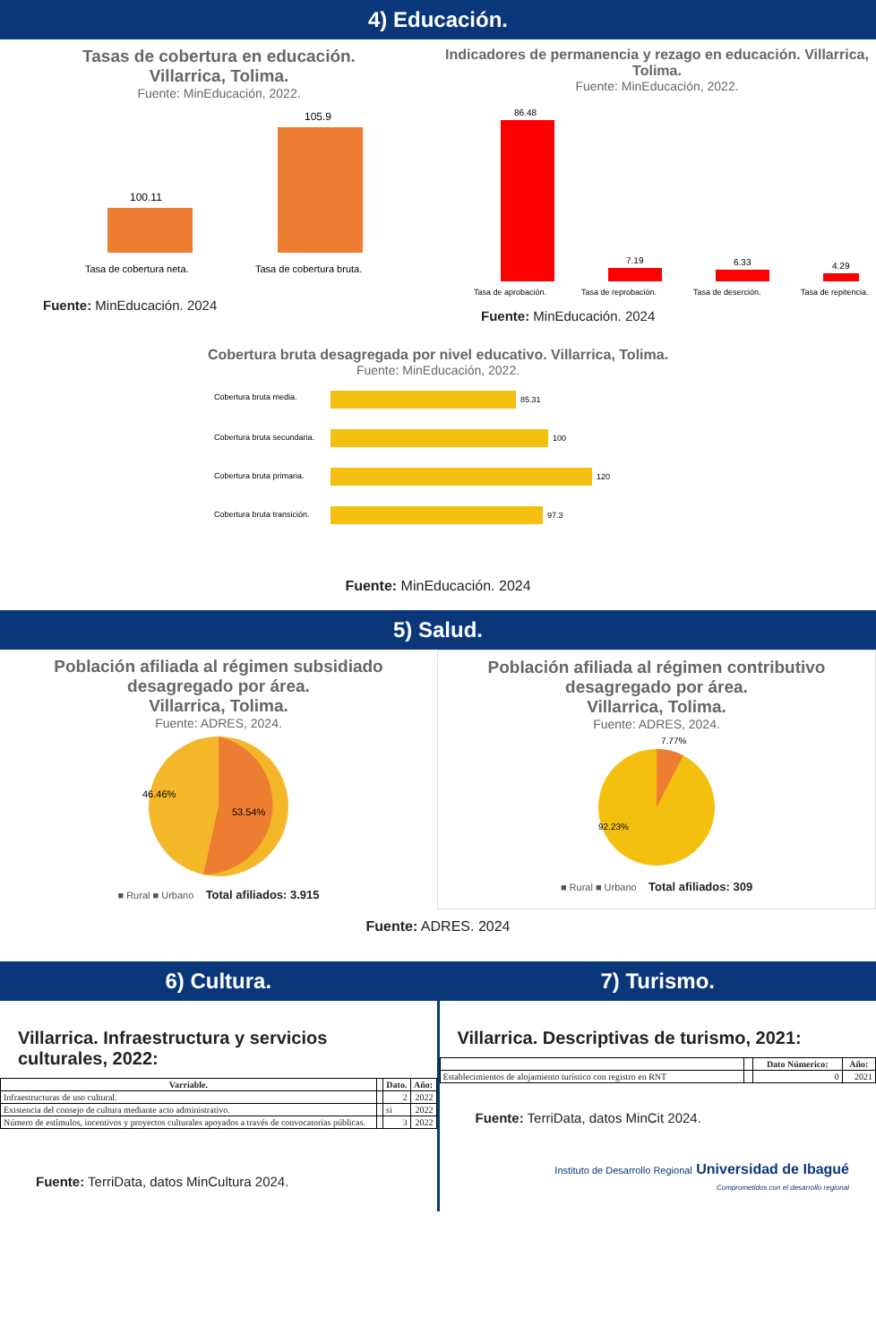4) Educación.
Tasas de cobertura en educación.
Villarrica, Tolima.
Fuente: MinEducación, 2022.
100.11
105.9
Tasa de cobertura neta.
Tasa de cobertura bruta.
Fuente: MinEducación. 2024
Indicadores de permanencia y rezago en educación. Villarrica, Tolima.
Fuente: MinEducación, 2022.
86.48
7.19
6.33
4.29
Tasa de aprobación.
Tasa de reprobación.
Tasa de deserción.
Tasa de repitencia.
Fuente: MinEducación. 2024
Cobertura bruta desagregada por nivel educativo. Villarrica, Tolima.
Fuente: MinEducación, 2022.
Cobertura bruta media.
85.31
Cobertura bruta secundaria.
100
Cobertura bruta primaria.
120
Cobertura bruta transición.
97.3
Fuente: MinEducación. 2024
5) Salud.
Población afiliada al régimen subsidiado desagregado por área.
Villarrica, Tolima.
Fuente: ADRES, 2024.
46.46%
53.54%
■ Rural ■ Urbano Total afiliados: 3.915
Población afiliada al régimen contributivo desagregado por área.
Villarrica, Tolima.
Fuente: ADRES, 2024.
7.77%
92.23%
■ Rural ■ Urbano Total afiliados: 309
Fuente: ADRES. 2024
6) Cultura.
Villarrica. Infraestructura y servicios culturales, 2022:
| Varriable. | | Dato. | Año: |
| --- | --- | --- | --- |
| Infraestructuras de uso cultural. | | 2 | 2022 |
| Existencia del consejo de cultura mediante acto administrativo. | | si | 2022 |
| Número de estímulos, incentivos y proyectos culturales apoyados a través de convocatorias públicas. | | 3 | 2022 |
Fuente: TerriData, datos MinCultura 2024.
7) Turismo.
Villarrica. Descriptivas de turismo, 2021:
| | | Dato Númerico: | Año: |
| --- | --- | --- | --- |
| Establecimientos de alojamiento turístico con registro en RNT | | 0 | 2021 |
Fuente: TerriData, datos MinCit 2024.
Instituto de Desarrollo Regional Universidad de Ibagué
Comprometidos con el desarrollo regional